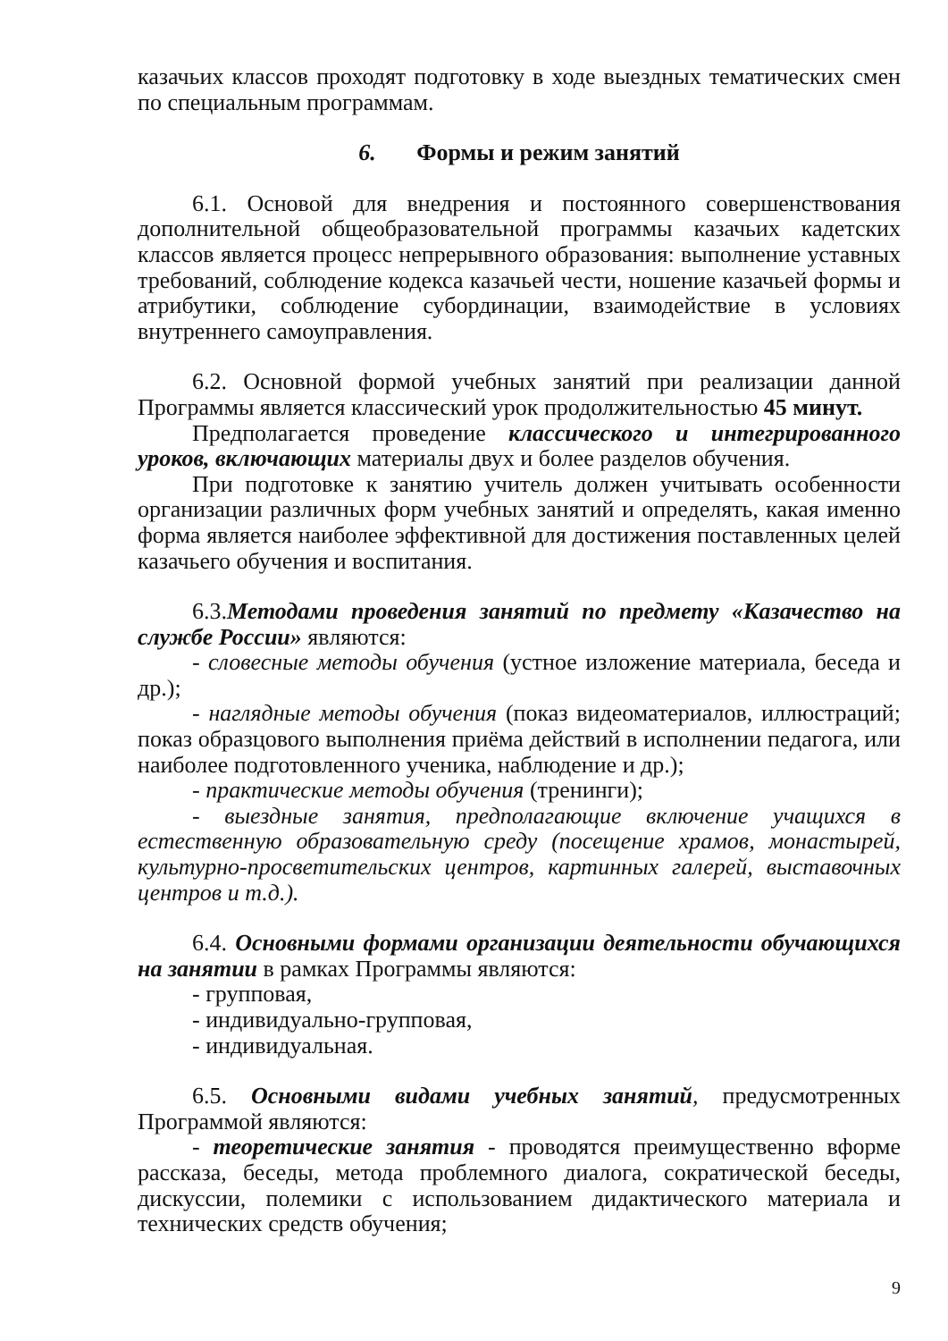казачьих классов проходят подготовку в ходе выездных тематических смен по специальным программам.
6. Формы и режим занятий
6.1. Основой для внедрения и постоянного совершенствования дополнительной общеобразовательной программы казачьих кадетских классов является процесс непрерывного образования: выполнение уставных требований, соблюдение кодекса казачьей чести, ношение казачьей формы и атрибутики, соблюдение субординации, взаимодействие в условиях внутреннего самоуправления.
6.2. Основной формой учебных занятий при реализации данной Программы является классический урок продолжительностью 45 минут.
Предполагается проведение классического и интегрированного уроков, включающих материалы двух и более разделов обучения.
При подготовке к занятию учитель должен учитывать особенности организации различных форм учебных занятий и определять, какая именно форма является наиболее эффективной для достижения поставленных целей казачьего обучения и воспитания.
6.3.Методами проведения занятий по предмету «Казачество на службе России» являются:
- словесные методы обучения (устное изложение материала, беседа и др.);
- наглядные методы обучения (показ видеоматериалов, иллюстраций; показ образцового выполнения приёма действий в исполнении педагога, или наиболее подготовленного ученика, наблюдение и др.);
- практические методы обучения (тренинги);
- выездные занятия, предполагающие включение учащихся в естественную образовательную среду (посещение храмов, монастырей, культурно-просветительских центров, картинных галерей, выставочных центров и т.д.).
6.4. Основными формами организации деятельности обучающихся на занятии в рамках Программы являются:
- групповая,
- индивидуально-групповая,
- индивидуальная.
6.5. Основными видами учебных занятий, предусмотренных Программой являются:
- теоретические занятия - проводятся преимущественно вформе рассказа, беседы, метода проблемного диалога, сократической беседы, дискуссии, полемики с использованием дидактического материала и технических средств обучения;
9